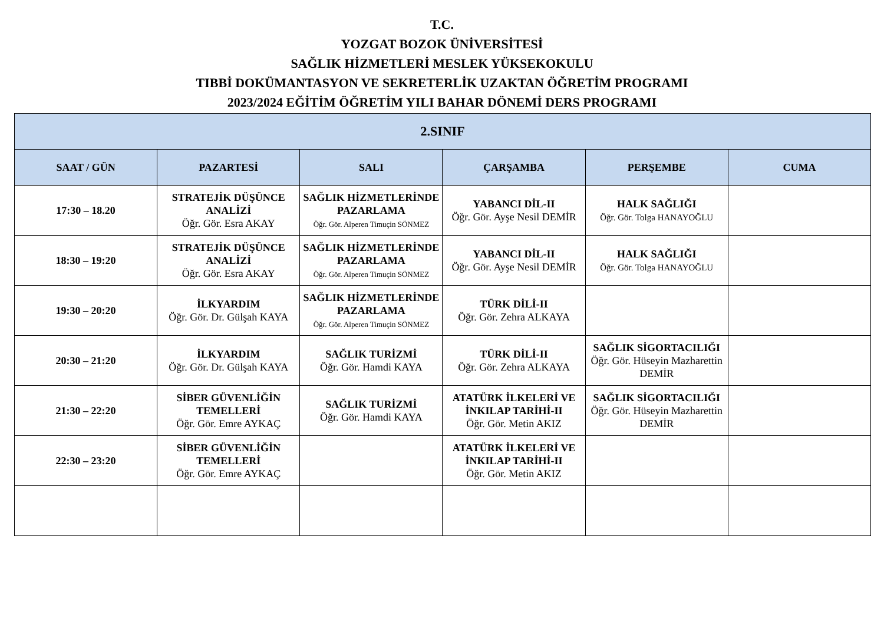T.C.
YOZGAT BOZOK ÜNİVERSİTESİ
SAĞLIK HİZMETLERİ MESLEK YÜKSEKOKULU
TIBBİ DOKÜMANTASYON VE SEKRETERLİK UZAKTAN ÖĞRETİM PROGRAMI
2023/2024 EĞİTİM ÖĞRETİM YILI BAHAR DÖNEMİ DERS PROGRAMI
| 2.SINIF | | | | | |
| --- | --- | --- | --- | --- | --- |
| SAAT / GÜN | PAZARTESİ | SALI | ÇARŞAMBA | PERŞEMBE | CUMA |
| 17:30 – 18.20 | STRATEJİK DÜŞÜNCE ANALİZİ Öğr. Gör. Esra AKAY | SAĞLIK HİZMETLERİNDE PAZARLAMA Öğr. Gör. Alperen Timuçin SÖNMEZ | YABANCI DİL-II Öğr. Gör. Ayşe Nesil DEMİR | HALK SAĞLIĞI Öğr. Gör. Tolga HANAYOĞLU | |
| 18:30 – 19:20 | STRATEJİK DÜŞÜNCE ANALİZİ Öğr. Gör. Esra AKAY | SAĞLIK HİZMETLERİNDE PAZARLAMA Öğr. Gör. Alperen Timuçin SÖNMEZ | YABANCI DİL-II Öğr. Gör. Ayşe Nesil DEMİR | HALK SAĞLIĞI Öğr. Gör. Tolga HANAYOĞLU | |
| 19:30 – 20:20 | İLKYARDIM Öğr. Gör. Dr. Gülşah KAYA | SAĞLIK HİZMETLERİNDE PAZARLAMA Öğr. Gör. Alperen Timuçin SÖNMEZ | TÜRK DİLİ-II Öğr. Gör. Zehra ALKAYA | | |
| 20:30 – 21:20 | İLKYARDIM Öğr. Gör. Dr. Gülşah KAYA | SAĞLIK TURİZMİ Öğr. Gör. Hamdi KAYA | TÜRK DİLİ-II Öğr. Gör. Zehra ALKAYA | SAĞLIK SİGORTACILIĞI Öğr. Gör. Hüseyin Mazharettin DEMİR | |
| 21:30 – 22:20 | SİBER GÜVENLİĞİN TEMELLERİ Öğr. Gör. Emre AYKAÇ | SAĞLIK TURİZMİ Öğr. Gör. Hamdi KAYA | ATATÜRK İLKELERİ VE İNKILAP TARİHİ-II Öğr. Gör. Metin AKIZ | SAĞLIK SİGORTACILIĞI Öğr. Gör. Hüseyin Mazharettin DEMİR | |
| 22:30 – 23:20 | SİBER GÜVENLİĞİN TEMELLERİ Öğr. Gör. Emre AYKAÇ | | ATATÜRK İLKELERİ VE İNKILAP TARİHİ-II Öğr. Gör. Metin AKIZ | | |